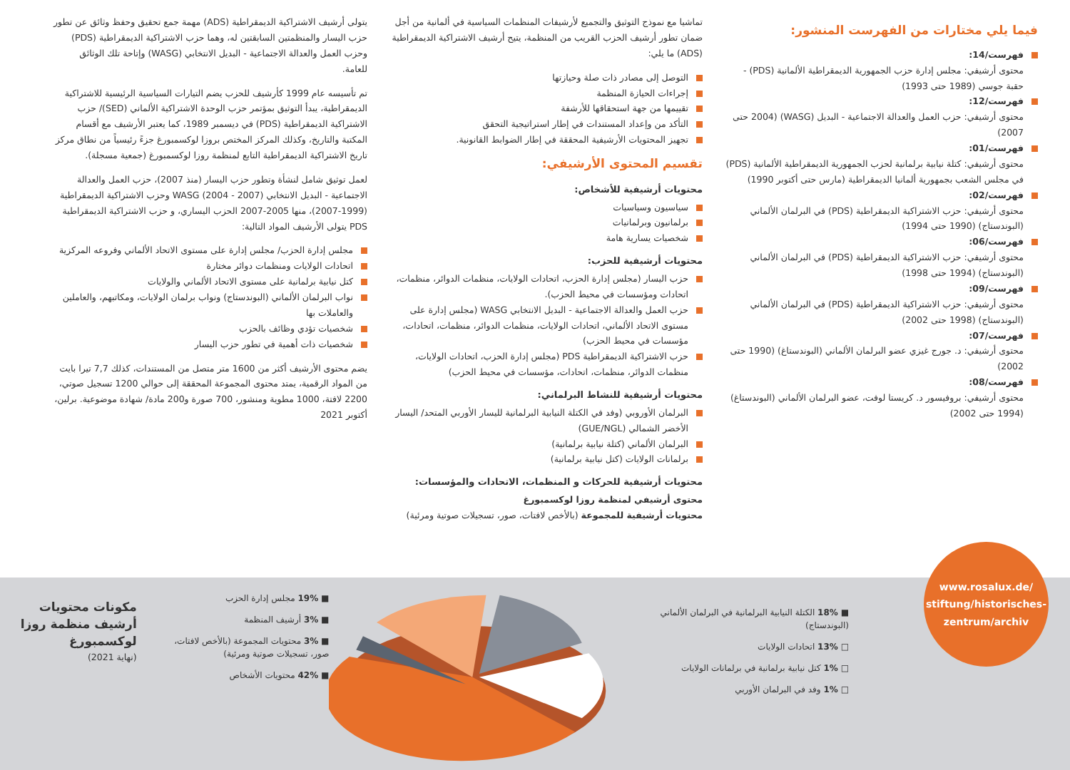فيما يلي مختارات من الفهرست المنشور:
فهرست/14:
محتوى أرشيفي: مجلس إدارة حزب الجمهورية الديمقراطية الألمانية (PDS) - حقبة جوسي (1989 حتى 1993)
فهرست/12:
محتوى أرشيفي: حزب العمل والعدالة الاجتماعية - البديل (WASG) (2004 حتى 2007)
فهرست/01:
محتوى أرشيفي: كتلة نيابية برلمانية لحزب الجمهورية الديمقراطية الألمانية (PDS) في مجلس الشعب بجمهورية ألمانيا الديمقراطية (مارس حتى أكتوبر 1990)
فهرست/02:
محتوى أرشيفي: حزب الاشتراكية الديمقراطية (PDS) في البرلمان الألماني (البوندستاج) (1990 حتى 1994)
فهرست/06:
محتوى أرشيفي: حزب الاشتراكية الديمقراطية (PDS) في البرلمان الألماني (البوندستاج) (1994 حتى 1998)
فهرست/09:
محتوى أرشيفي: حزب الاشتراكية الديمقراطية (PDS) في البرلمان الألماني (البوندستاج) (1998 حتى 2002)
فهرست/07:
محتوى أرشيفي: د. جورج غيزي عضو البرلمان الألماني (البوندستاغ) (1990 حتى 2002)
فهرست/08:
محتوى أرشيفي: بروفيسور د. كريستا لوفت، عضو البرلمان الألماني (البوندستاغ) (1994 حتى 2002)
تماشيا مع نموذج التوثيق والتجميع لأرشيفات المنظمات السياسية في ألمانية من أجل ضمان تطور أرشيف الحزب القريب من المنظمة، يتيح أرشيف الاشتراكية الديمقراطية (ADS) ما يلي:
التوصل إلى مصادر ذات صلة وحيازتها
إجراءات الحيازة المنظمة
تقييمها من جهة استحقاقها للأرشفة
التأكد من وإعداد المستندات في إطار استراتيجية التحقق
تجهيز المحتويات الأرشيفية المحققة في إطار الضوابط القانونية.
تقسيم المحتوى الأرشيفي:
محتويات أرشيفية للأشخاص:
سياسيون وسياسيات
برلمانيون وبرلمانيات
شخصيات يسارية هامة
محتويات أرشيفية للحزب:
حزب اليسار (مجلس إدارة الحزب، اتحادات الولايات، منظمات الدوائر، منظمات، اتحادات ومؤسسات في محيط الحزب).
حزب العمل والعدالة الاجتماعية - البديل الانتخابي WASG (مجلس إدارة على مستوى الاتحاد الألماني، اتحادات الولايات، منظمات الدوائر، منظمات، اتحادات، مؤسسات في محيط الحزب)
حزب الاشتراكية الديمقراطية PDS (مجلس إدارة الحزب، اتحادات الولايات، منظمات الدوائر، منظمات، اتحادات، مؤسسات في محيط الحزب)
محتويات أرشيفية للنشاط البرلماني:
البرلمان الأوروبي (وفد في الكتلة النيابية البرلمانية لليسار الأوربي المتحد/ اليسار الأخضر الشمالي (GUE/NGL)
البرلمان الألماني (كتلة نيابية برلمانية)
برلمانات الولايات (كتل نيابية برلمانية)
محتويات أرشيفية للحركات و المنظمات، الاتحادات والمؤسسات:
محتوى أرشيفي لمنظمة روزا لوكسمبورغ
محتويات أرشيفية للمجموعة (بالأخص لافتات، صور، تسجيلات صوتية ومرئية)
يتولى أرشيف الاشتراكية الديمقراطية (ADS) مهمة جمع تحقيق وحفظ وثائق عن تطور حزب اليسار والمنظمتين السابقتين له، وهما حزب الاشتراكية الديمقراطية (PDS) وحزب العمل والعدالة الاجتماعية - البديل الانتخابي (WASG) وإتاحة تلك الوثائق للعامة.
تم تأسيسه عام 1999 كأرشيف للحزب يضم التيارات السياسية الرئيسية للاشتراكية الديمقراطية، يبدأ التوثيق بمؤتمر حزب الوحدة الاشتراكية الألماني (SED)/ حزب الاشتراكية الديمقراطية (PDS) في ديسمبر 1989، كما يعتبر الأرشيف مع أقسام المكتبة والتاريخ، وكذلك المركز المختص بروزا لوكسمبورغ جزءً رئيسياً من نطاق مركز تاريخ الاشتراكية الديمقراطية التابع لمنظمة روزا لوكسمبورغ (جمعية مسجلة).
لعمل توثيق شامل لنشأة وتطور حزب اليسار (منذ 2007)، حزب العمل والعدالة الاجتماعية - البديل الانتخابي WASG (2004 - 2007) وحزب الاشتراكية الديمقراطية (1999-2007)، منها 2005-2007 الحزب اليساري، و حزب الاشتراكية الديمقراطية PDS يتولى الأرشيف المواد التالية:
مجلس إدارة الحزب/ مجلس إدارة على مستوى الاتحاد الألماني وفروعه المركزية
اتحادات الولايات ومنظمات دوائر مختارة
كتل نيابية برلمانية على مستوى الاتحاد الألماني والولايات
نواب البرلمان الألماني (البوندستاج) ونواب برلمان الولايات، ومكاتبهم، والعاملين والعاملات بها
شخصيات تؤدي وظائف بالحزب
شخصيات ذات أهمية في تطور حزب اليسار
يضم محتوى الأرشيف أكثر من 1600 متر متصل من المستندات، كذلك 7,7 تيرا بايت من المواد الرقمية، يمتد محتوى المجموعة المحققة إلى حوالي 1200 تسجيل صوتي، 2200 لافتة، 1000 مطوية ومنشور، 700 صورة و200 مادة/ شهادة موضوعية. برلين، أكتوبر 2021
www.rosalux.de/
stiftung/historisches-
zentrum/archiv
■ 18% الكتلة النيابية البرلمانية في البرلمان الألماني (البوندستاج)
□ 13% اتحادات الولايات
□ 1% كتل نيابية برلمانية في برلمانات الولايات
□ 1% وفد في البرلمان الأوربي
■ 19% مجلس إدارة الحزب
■ 3% أرشيف المنظمة
■ 3% محتويات المجموعة (بالأخص لافتات، صور، تسجيلات صوتية ومرئية)
■ 42% محتويات الأشخاص
مكونات محتويات أرشيف منظمة روزا لوكسمبورغ
(نهاية 2021)